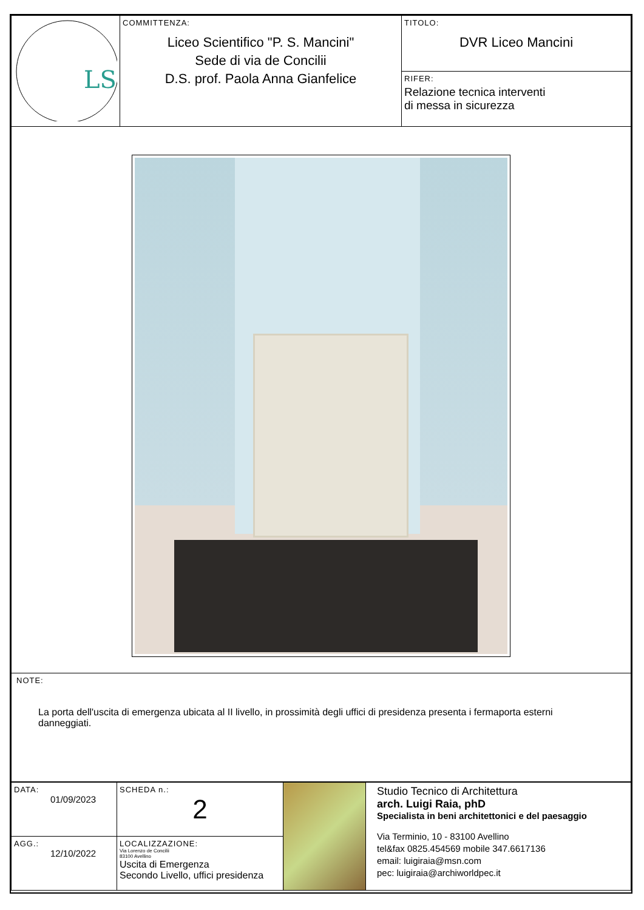| LS | COMMITTENZA: Liceo Scientifico "P. S. Mancini" Sede di via de Concilii D.S. prof. Paola Anna Gianfelice | TITOLO: DVR Liceo Mancini |
| | | RIFER: Relazione tecnica interventi di messa in sicurezza |
| NOTE: La porta dell'uscita di emergenza ubicata al II livello, in prossimità degli uffici di presidenza presenta i fermaporta esterni danneggiati. | | |
| DATA: 01/09/2023 | SCHEDA n.: 2 | | Studio Tecnico di Architettura arch. Luigi Raia, phD Specialista in beni architettonici e del paesaggio Via Terminio, 10 - 83100 Avellino tel&fax 0825.454569 mobile 347.6617136 email: luigiraia@msn.com pec: luigiraia@archiworldpec.it |
| AGG.: 12/10/2022 | LOCALIZZAZIONE: Via Lorenzo de Concilii 83100 Avellino Uscita di Emergenza Secondo Livello, uffici presidenza | | |